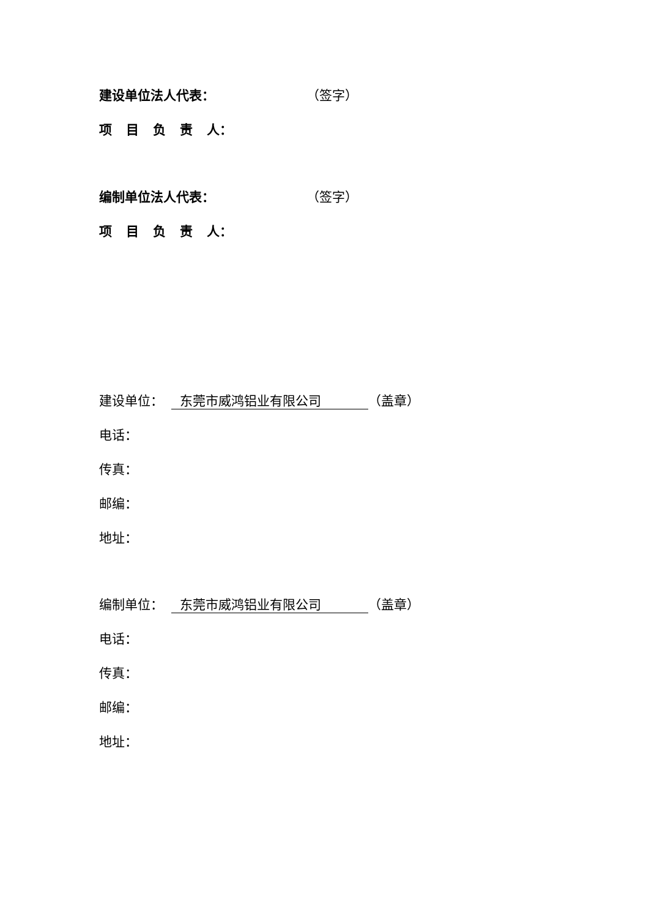建设单位法人代表： （签字）
项目负责 人：
编制单位法人代表： （签字）
项目负责 人：
建设单位： 东莞市威鸿铝业有限公司 （盖章）
电话：
传真：
邮编：
地址：
编制单位： 东莞市威鸿铝业有限公司 （盖章）
电话：
传真：
邮编：
地址：